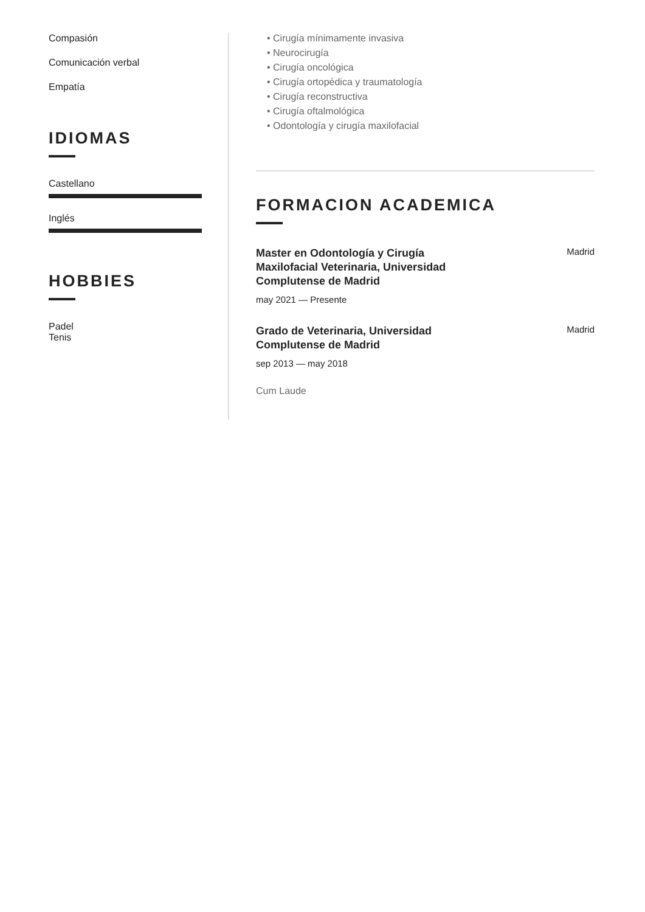Compasión
Comunicación verbal
Empatía
IDIOMAS
Castellano
Inglés
HOBBIES
Padel
Tenis
• Cirugía mínimamente invasiva
• Neurocirugía
• Cirugía oncológica
• Cirugía ortopédica y traumatología
• Cirugía reconstructiva
• Cirugía oftalmológica
• Odontología y cirugía maxilofacial
FORMACION ACADEMICA
Master en Odontología y Cirugía Maxilofacial Veterinaria, Universidad Complutense de Madrid Madrid
may 2021 — Presente
Grado de Veterinaria, Universidad Complutense de Madrid Madrid
sep 2013 — may 2018
Cum Laude